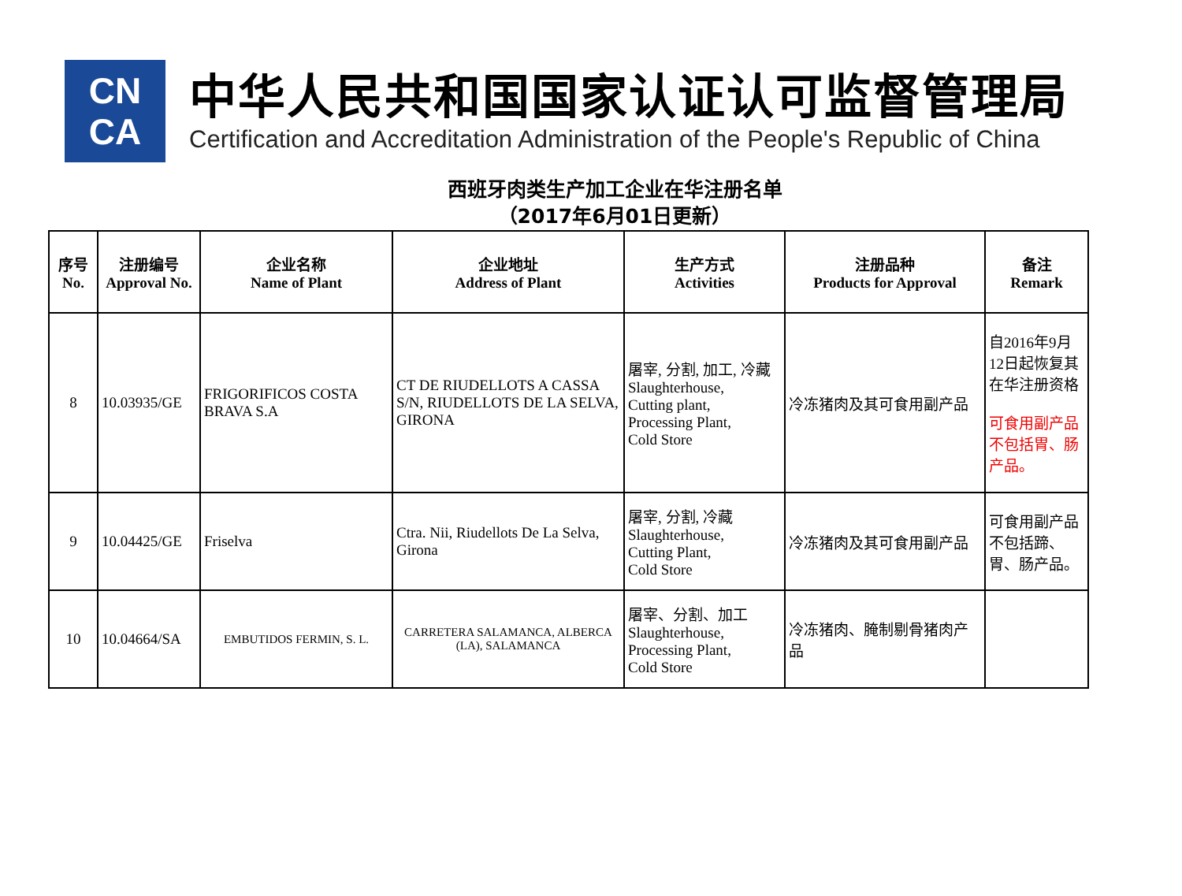CN
CA
中华人民共和国国家认证认可监督管理局
Certification and Accreditation Administration of the People's Republic of China
西班牙肉类生产加工企业在华注册名单
（2017年6月01日更新）
| 序号 No. | 注册编号 Approval No. | 企业名称 Name of Plant | 企业地址 Address of Plant | 生产方式 Activities | 注册品种 Products for Approval | 备注 Remark |
| --- | --- | --- | --- | --- | --- | --- |
| 8 | 10.03935/GE | FRIGORIFICOS COSTA BRAVA S.A | CT DE RIUDELLOTS A CASSA S/N, RIUDELLOTS DE LA SELVA, GIRONA | 屠宰, 分割, 加工, 冷藏 Slaughterhouse, Cutting plant, Processing Plant, Cold Store | 冷冻猪肉及其可食用副产品 | 自2016年9月12日起恢复其在华注册资格 可食用副产品不包括胃、肠产品。 |
| 9 | 10.04425/GE | Friselva | Ctra. Nii, Riudellots De La Selva, Girona | 屠宰, 分割, 冷藏 Slaughterhouse, Cutting Plant, Cold Store | 冷冻猪肉及其可食用副产品 | 可食用副产品不包括蹄、胃、肠产品。 |
| 10 | 10.04664/SA | EMBUTIDOS FERMIN, S. L. | CARRETERA SALAMANCA, ALBERCA (LA), SALAMANCA | 屠宰、分割、加工 Slaughterhouse, Processing Plant, Cold Store | 冷冻猪肉、腌制剔骨猪肉产品 | |